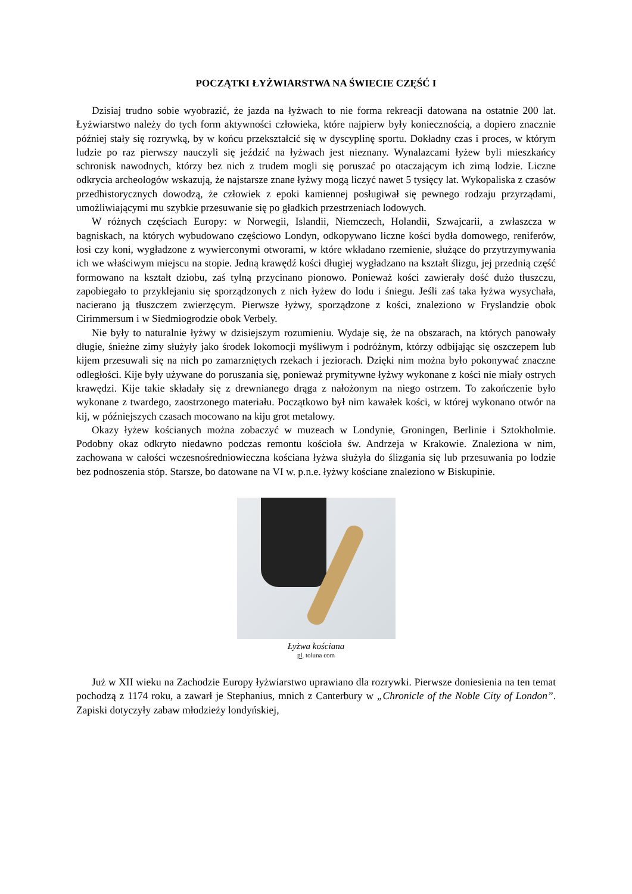POCZĄTKI ŁYŻWIARSTWA NA ŚWIECIE CZĘŚĆ I
Dzisiaj trudno sobie wyobrazić, że jazda na łyżwach to nie forma rekreacji datowana na ostatnie 200 lat. Łyżwiarstwo należy do tych form aktywności człowieka, które najpierw były koniecznością, a dopiero znacznie później stały się rozrywką, by w końcu przekształcić się w dyscyplinę sportu. Dokładny czas i proces, w którym ludzie po raz pierwszy nauczyli się jeździć na łyżwach jest nieznany. Wynalazcami łyżew byli mieszkańcy schronisk nawodnych, którzy bez nich z trudem mogli się poruszać po otaczającym ich zimą lodzie. Liczne odkrycia archeologów wskazują, że najstarsze znane łyżwy mogą liczyć nawet 5 tysięcy lat. Wykopaliska z czasów przedhistorycznych dowodzą, że człowiek z epoki kamiennej posługiwał się pewnego rodzaju przyrządami, umożliwiającymi mu szybkie przesuwanie się po gładkich przestrzeniach lodowych.
W różnych częściach Europy: w Norwegii, Islandii, Niemczech, Holandii, Szwajcarii, a zwłaszcza w bagniskach, na których wybudowano częściowo Londyn, odkopywano liczne kości bydła domowego, reniferów, łosi czy koni, wygładzone z wywierconymi otworami, w które wkładano rzemienie, służące do przytrzymywania ich we właściwym miejscu na stopie. Jedną krawędź kości długiej wygładzano na kształt ślizgu, jej przednią część formowano na kształt dziobu, zaś tylną przycinano pionowo. Ponieważ kości zawierały dość dużo tłuszczu, zapobiegało to przyklejaniu się sporządzonych z nich łyżew do lodu i śniegu. Jeśli zaś taka łyżwa wysychała, nacierano ją tłuszczem zwierzęcym. Pierwsze łyżwy, sporządzone z kości, znaleziono w Fryslandzie obok Cirimmersum i w Siedmiogrodzie obok Verbely.
Nie były to naturalnie łyżwy w dzisiejszym rozumieniu. Wydaje się, że na obszarach, na których panowały długie, śnieżne zimy służyły jako środek lokomocji myśliwym i podróżnym, którzy odbijając się oszczepem lub kijem przesuwali się na nich po zamarzniętych rzekach i jeziorach. Dzięki nim można było pokonywać znaczne odległości. Kije były używane do poruszania się, ponieważ prymitywne łyżwy wykonane z kości nie miały ostrych krawędzi. Kije takie składały się z drewnianego drąga z nałożonym na niego ostrzem. To zakończenie było wykonane z twardego, zaostrzonego materiału. Początkowo był nim kawałek kości, w której wykonano otwór na kij, w późniejszych czasach mocowano na kiju grot metalowy.
Okazy łyżew kościanych można zobaczyć w muzeach w Londynie, Groningen, Berlinie i Sztokholmie. Podobny okaz odkryto niedawno podczas remontu kościoła św. Andrzeja w Krakowie. Znaleziona w nim, zachowana w całości wczesnośredniowieczna kościana łyżwa służyła do ślizgania się lub przesuwania po lodzie bez podnoszenia stóp. Starsze, bo datowane na VI w. p.n.e. łyżwy kościane znaleziono w Biskupinie.
Łyżwa kościana
pl. toluna com
Już w XII wieku na Zachodzie Europy łyżwiarstwo uprawiano dla rozrywki. Pierwsze doniesienia na ten temat pochodzą z 1174 roku, a zawarł je Stephanius, mnich z Canterbury w „Chronicle of the Noble City of London”. Zapiski dotyczyły zabaw młodzieży londyńskiej,